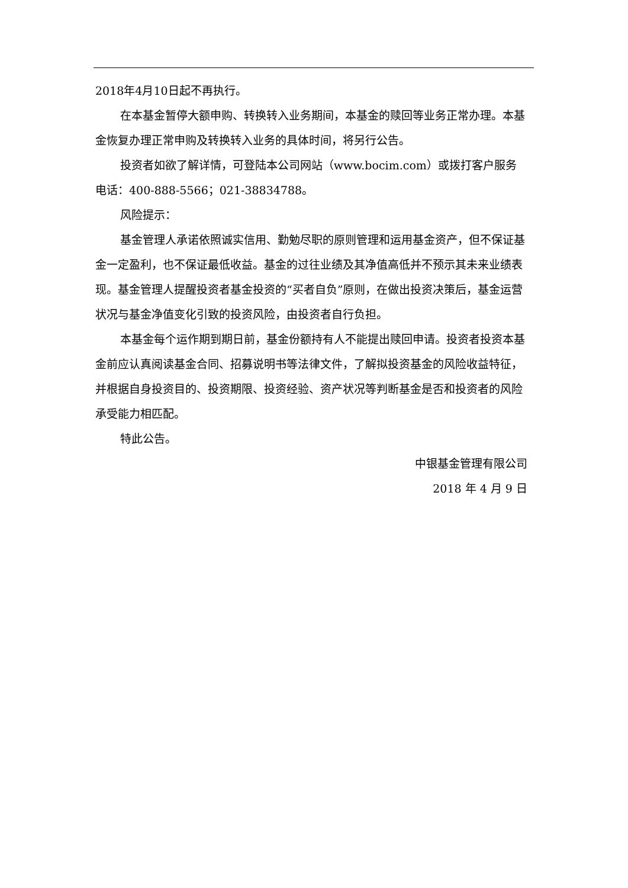2018年4月10日起不再执行。
在本基金暂停大额申购、转换转入业务期间，本基金的赎回等业务正常办理。本基金恢复办理正常申购及转换转入业务的具体时间，将另行公告。
投资者如欲了解详情，可登陆本公司网站（www.bocim.com）或拨打客户服务电话：400-888-5566；021-38834788。
风险提示：
基金管理人承诺依照诚实信用、勤勉尽职的原则管理和运用基金资产，但不保证基金一定盈利，也不保证最低收益。基金的过往业绩及其净值高低并不预示其未来业绩表现。基金管理人提醒投资者基金投资的“买者自负”原则，在做出投资决策后，基金运营状况与基金净值变化引致的投资风险，由投资者自行负担。
本基金每个运作期到期日前，基金份额持有人不能提出赎回申请。投资者投资本基金前应认真阅读基金合同、招募说明书等法律文件，了解拟投资基金的风险收益特征，并根据自身投资目的、投资期限、投资经验、资产状况等判断基金是否和投资者的风险承受能力相匹配。
特此公告。
中银基金管理有限公司
2018 年 4 月 9 日